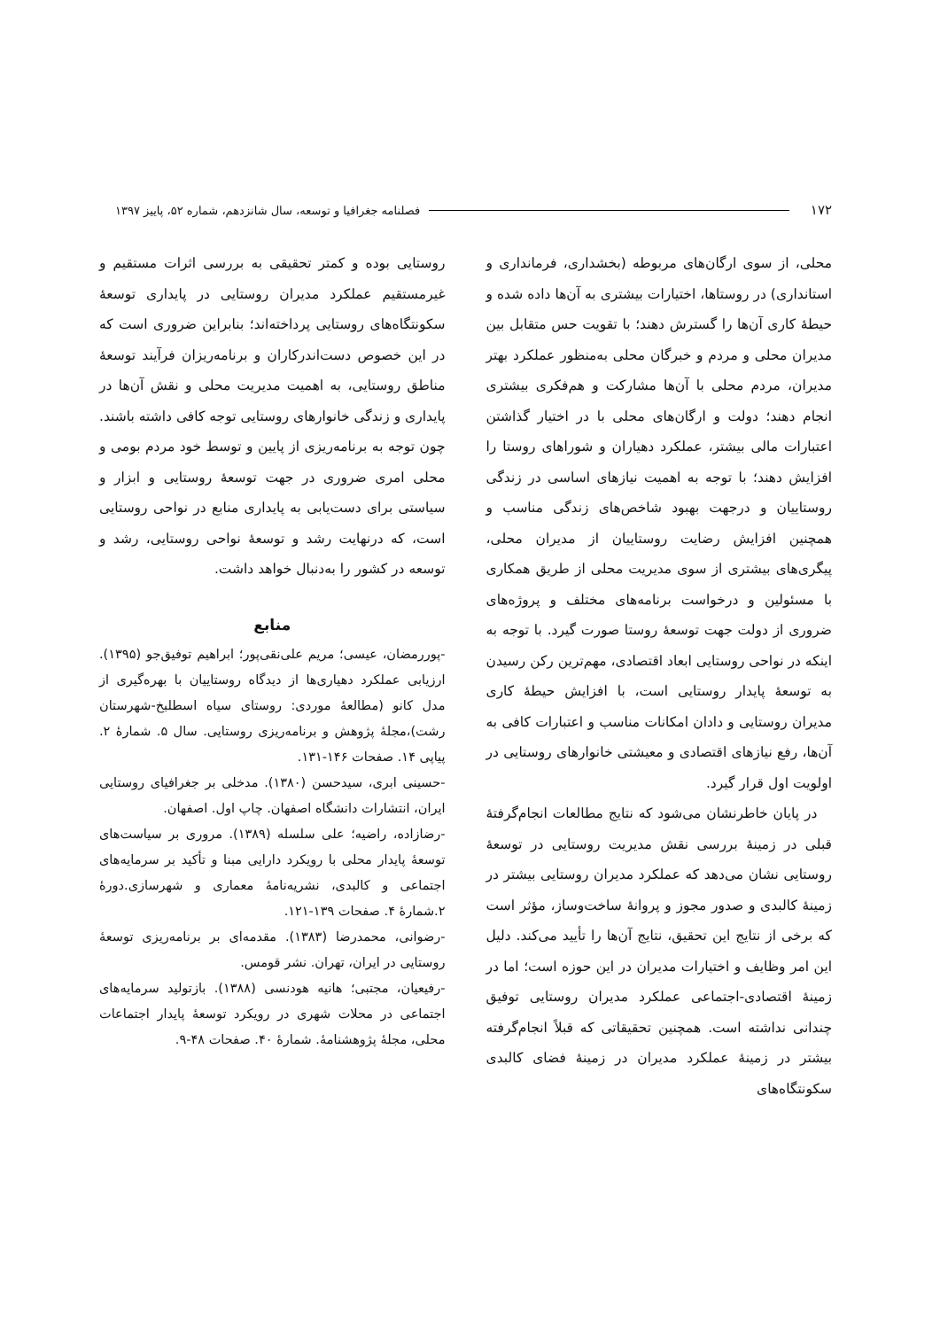۱۷۲ فصلنامه جغرافیا و توسعه، سال شانزدهم، شماره ۵۲، پاییز ۱۳۹۷
محلی، از سوی ارگان‌های مربوطه (بخشداری، فرمانداری و استانداری) در روستاها، اختیارات بیشتری به آن‌ها داده شده و حیطهٔ کاری آن‌ها را گسترش دهند؛ با تقویت حس متقابل بین مدیران محلی و مردم و خبرگان محلی به‌منظور عملکرد بهتر مدیران، مردم محلی با آن‌ها مشارکت و هم‌فکری بیشتری انجام دهند؛ دولت و ارگان‌های محلی با در اختیار گذاشتن اعتبارات مالی بیشتر، عملکرد دهیاران و شوراهای روستا را افزایش دهند؛ با توجه به اهمیت نیازهای اساسی در زندگی روستاییان و درجهت بهبود شاخص‌های زندگی مناسب و همچنین افزایش رضایت روستاییان از مدیران محلی، پیگری‌های بیشتری از سوی مدیریت محلی از طریق همکاری با مسئولین و درخواست برنامه‌های مختلف و پروژه‌های ضروری از دولت جهت توسعهٔ روستا صورت گیرد. با توجه به اینکه در نواحی روستایی ابعاد اقتصادی، مهم‌ترین رکن رسیدن به توسعهٔ پایدار روستایی است، با افزایش حیطهٔ کاری مدیران روستایی و دادان امکانات مناسب و اعتبارات کافی به آن‌ها، رفع نیازهای اقتصادی و معیشتی خانوارهای روستایی در اولویت اول قرار گیرد.
در پایان خاطرنشان می‌شود که نتایج مطالعات انجام‌گرفتهٔ قبلی در زمینهٔ بررسی نقش مدیریت روستایی در توسعهٔ روستایی نشان می‌دهد که عملکرد مدیران روستایی بیشتر در زمینهٔ کالبدی و صدور مجوز و پروانهٔ ساخت‌وساز، مؤثر است که برخی از نتایج این تحقیق، نتایج آن‌ها را تأیید می‌کند. دلیل این امر وظایف و اختیارات مدیران در این حوزه است؛ اما در زمینهٔ اقتصادی-اجتماعی عملکرد مدیران روستایی توفیق چندانی نداشته است. همچنین تحقیقاتی که قبلاً انجام‌گرفته بیشتر در زمینهٔ عملکرد مدیران در زمینهٔ فضای کالبدی سکونتگاه‌های
روستایی بوده و کمتر تحقیقی به بررسی اثرات مستقیم و غیرمستقیم عملکرد مدیران روستایی در پایداری توسعهٔ سکونتگاه‌های روستایی پرداخته‌اند؛ بنابراین ضروری است که در این خصوص دست‌اندرکاران و برنامه‌ریزان فرآیند توسعهٔ مناطق روستایی، به اهمیت مدیریت محلی و نقش آن‌ها در پایداری و زندگی خانوارهای روستایی توجه کافی داشته باشند. چون توجه به برنامه‌ریزی از پایین و توسط خود مردم بومی و محلی امری ضروری در جهت توسعهٔ روستایی و ابزار و سیاستی برای دست‌یابی به پایداری منابع در نواحی روستایی است، که درنهایت رشد و توسعهٔ نواحی روستایی، رشد و توسعه در کشور را به‌دنبال خواهد داشت.
منابع
-پوررمضان، عیسی؛ مریم علی‌نقی‌پور؛ ابراهیم توفیق‌جو (۱۳۹۵). ارزیابی عملکرد دهیاری‌ها از دیدگاه روستاییان با بهره‌گیری از مدل کانو (مطالعهٔ موردی: روستای سیاه اسطلبخ-شهرستان رشت)،مجلهٔ پژوهش و برنامه‌ریزی روستایی. سال ۵. شمارهٔ ۲. پیاپی ۱۴. صفحات ۱۴۶-۱۳۱.
-حسینی ابری، سیدحسن (۱۳۸۰). مدخلی بر جغرافیای روستایی ایران، انتشارات دانشگاه اصفهان. چاپ اول. اصفهان.
-رضازاده، راضیه؛ علی سلسله (۱۳۸۹). مروری بر سیاست‌های توسعهٔ پایدار محلی با رویکرد دارایی مبنا و تأکید بر سرمایه‌های اجتماعی و کالبدی، نشریه‌نامهٔ معماری و شهرسازی.دورهٔ ۲.شمارهٔ ۴. صفحات ۱۳۹-۱۲۱.
-رضوانی، محمدرضا (۱۳۸۳). مقدمه‌ای بر برنامه‌ریزی توسعهٔ روستایی در ایران، تهران. نشر قومس.
-رفیعیان، مجتبی؛ هانیه هودنسی (۱۳۸۸). بازتولید سرمایه‌های اجتماعی در محلات شهری در رویکرد توسعهٔ پایدار اجتماعات محلی، مجلهٔ پژوهشنامهٔ. شمارهٔ ۴۰. صفحات ۴۸-۹.